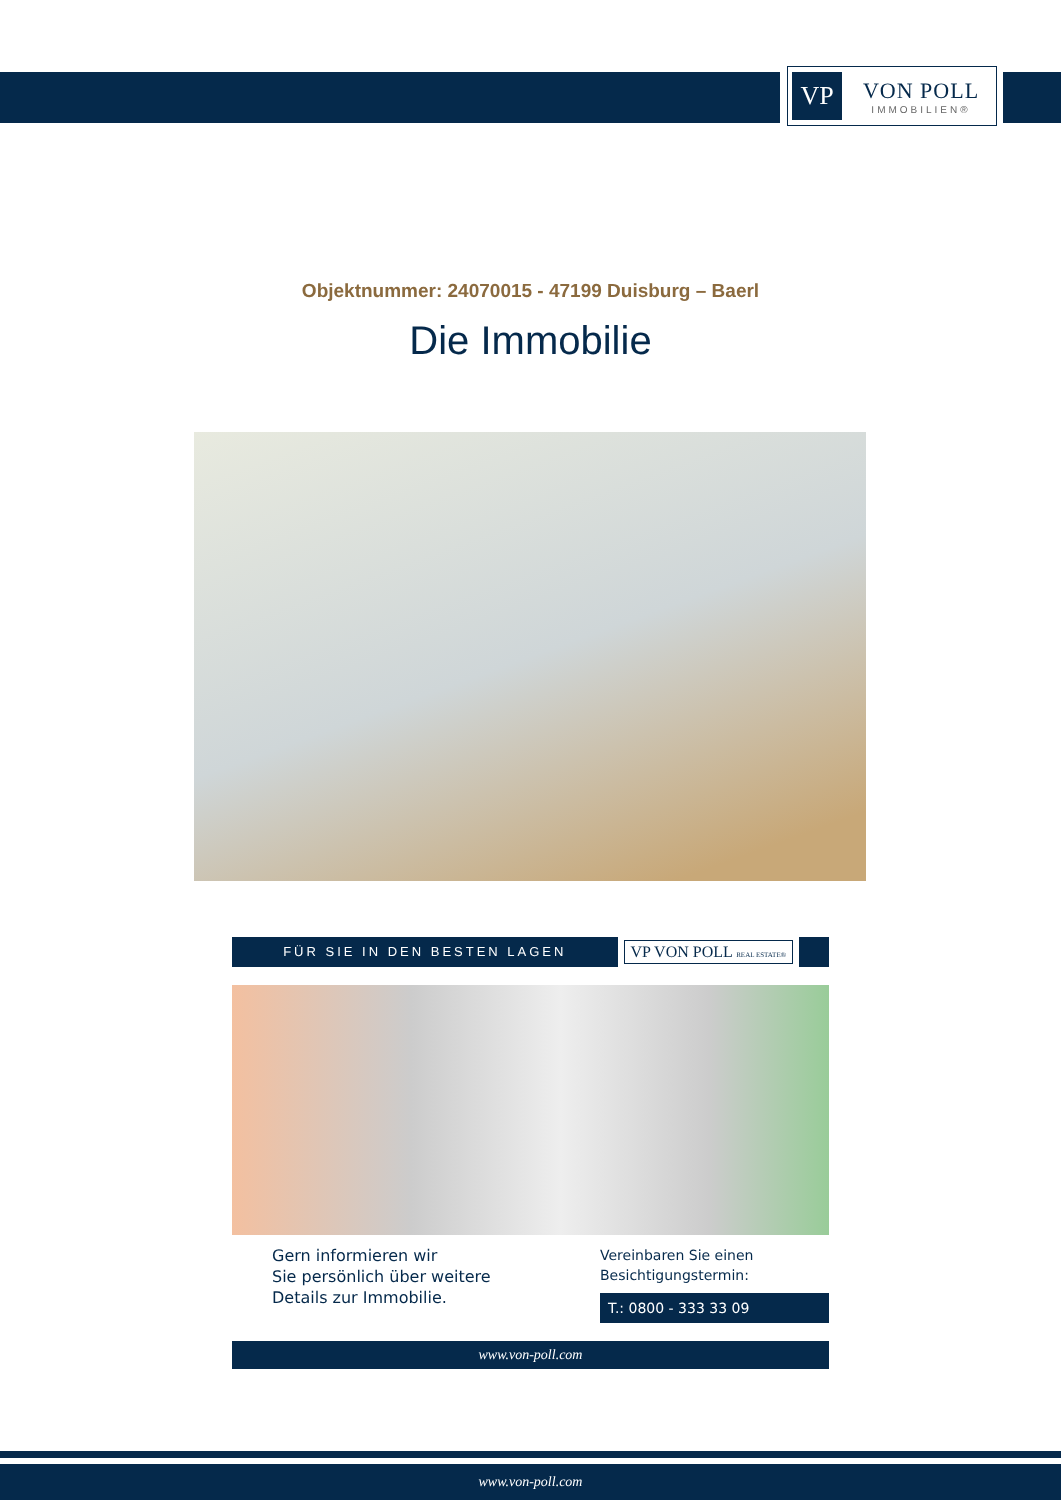VP
VON POLL
IMMOBILIEN®
Objektnummer: 24070015 - 47199 Duisburg – Baerl
Die Immobilie
FÜR SIE IN DEN BESTEN LAGEN
VP VON POLL REAL ESTATE®
Gern informieren wir
Sie persönlich über weitere
Details zur Immobilie.
Vereinbaren Sie einen
Besichtigungstermin:
T.: 0800 - 333 33 09
www.von-poll.com
www.von-poll.com